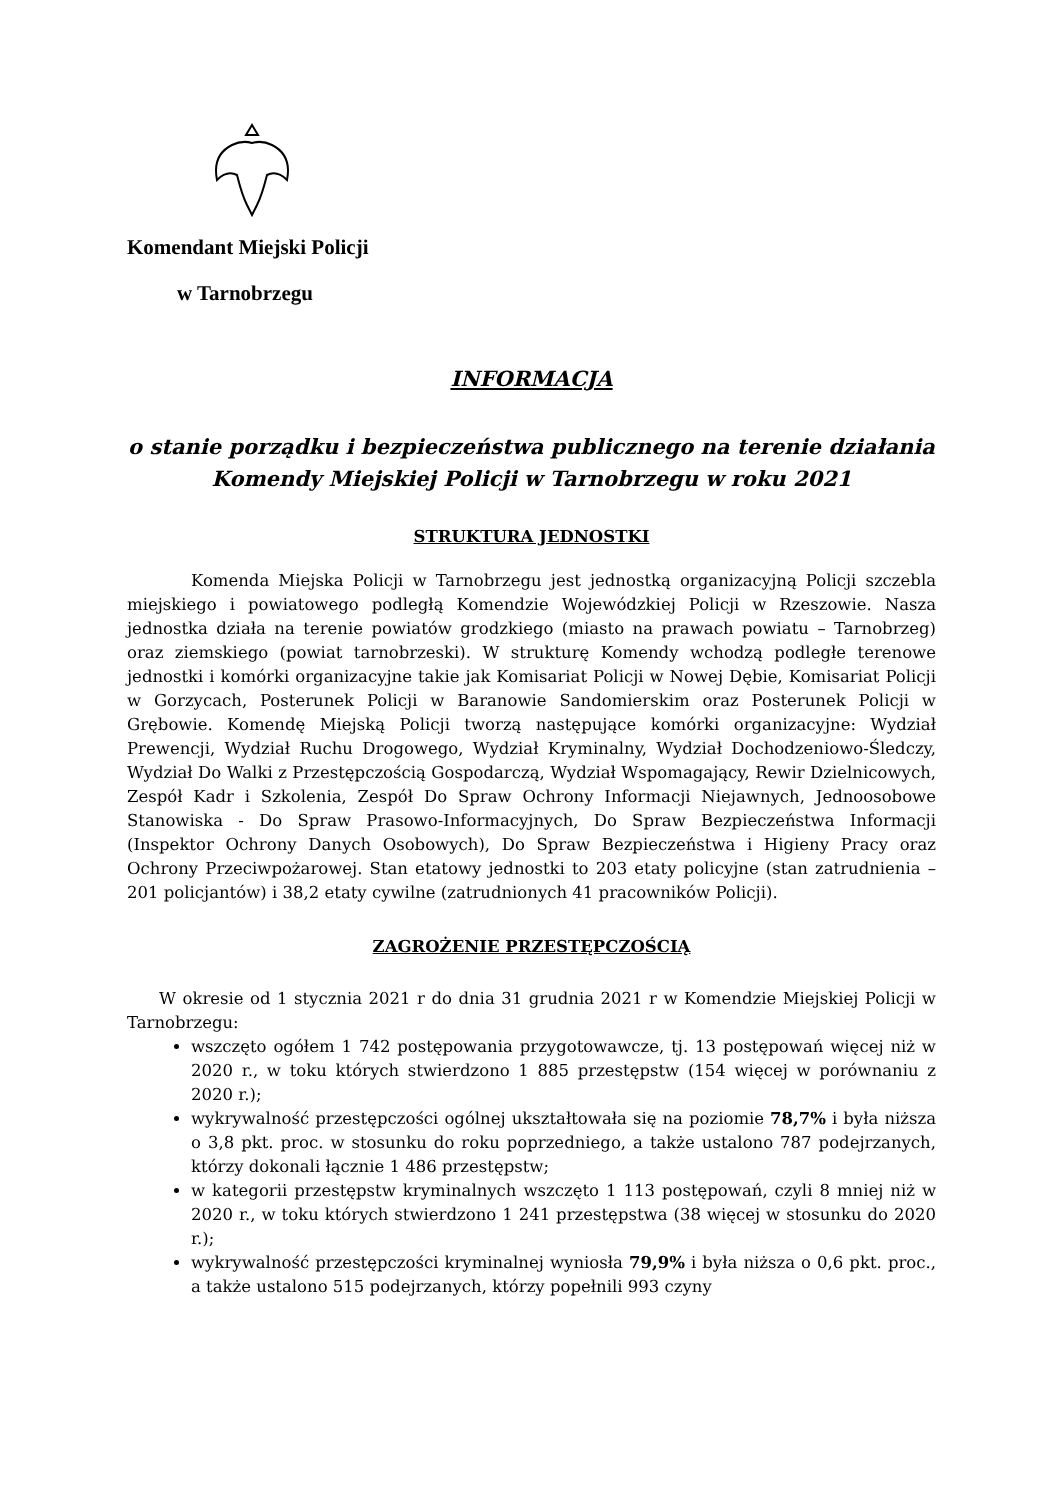Komendant Miejski Policji
w Tarnobrzegu
INFORMACJA
o stanie porządku i bezpieczeństwa publicznego na terenie działania
Komendy Miejskiej Policji w Tarnobrzegu w roku 2021
STRUKTURA JEDNOSTKI
Komenda Miejska Policji w Tarnobrzegu jest jednostką organizacyjną Policji szczebla miejskiego i powiatowego podległą Komendzie Wojewódzkiej Policji w Rzeszowie. Nasza jednostka działa na terenie powiatów grodzkiego (miasto na prawach powiatu – Tarnobrzeg) oraz ziemskiego (powiat tarnobrzeski). W strukturę Komendy wchodzą podległe terenowe jednostki i komórki organizacyjne takie jak Komisariat Policji w Nowej Dębie, Komisariat Policji w Gorzycach, Posterunek Policji w Baranowie Sandomierskim oraz Posterunek Policji w Grębowie. Komendę Miejską Policji tworzą następujące komórki organizacyjne: Wydział Prewencji, Wydział Ruchu Drogowego, Wydział Kryminalny, Wydział Dochodzeniowo-Śledczy, Wydział Do Walki z Przestępczością Gospodarczą, Wydział Wspomagający, Rewir Dzielnicowych, Zespół Kadr i Szkolenia, Zespół Do Spraw Ochrony Informacji Niejawnych, Jednoosobowe Stanowiska - Do Spraw Prasowo-Informacyjnych, Do Spraw Bezpieczeństwa Informacji (Inspektor Ochrony Danych Osobowych), Do Spraw Bezpieczeństwa i Higieny Pracy oraz Ochrony Przeciwpożarowej. Stan etatowy jednostki to 203 etaty policyjne (stan zatrudnienia – 201 policjantów) i 38,2 etaty cywilne (zatrudnionych 41 pracowników Policji).
ZAGROŻENIE PRZESTĘPCZOŚCIĄ
W okresie od 1 stycznia 2021 r do dnia 31 grudnia 2021 r w Komendzie Miejskiej Policji w Tarnobrzegu:
wszczęto ogółem 1 742 postępowania przygotowawcze, tj. 13 postępowań więcej niż w 2020 r., w toku których stwierdzono 1 885 przestępstw (154 więcej w porównaniu z 2020 r.);
wykrywalność przestępczości ogólnej ukształtowała się na poziomie 78,7% i była niższa o 3,8 pkt. proc. w stosunku do roku poprzedniego, a także ustalono 787 podejrzanych, którzy dokonali łącznie 1 486 przestępstw;
w kategorii przestępstw kryminalnych wszczęto 1 113 postępowań, czyli 8 mniej niż w 2020 r., w toku których stwierdzono 1 241 przestępstwa (38 więcej w stosunku do 2020 r.);
wykrywalność przestępczości kryminalnej wyniosła 79,9% i była niższa o 0,6 pkt. proc., a także ustalono 515 podejrzanych, którzy popełnili 993 czyny